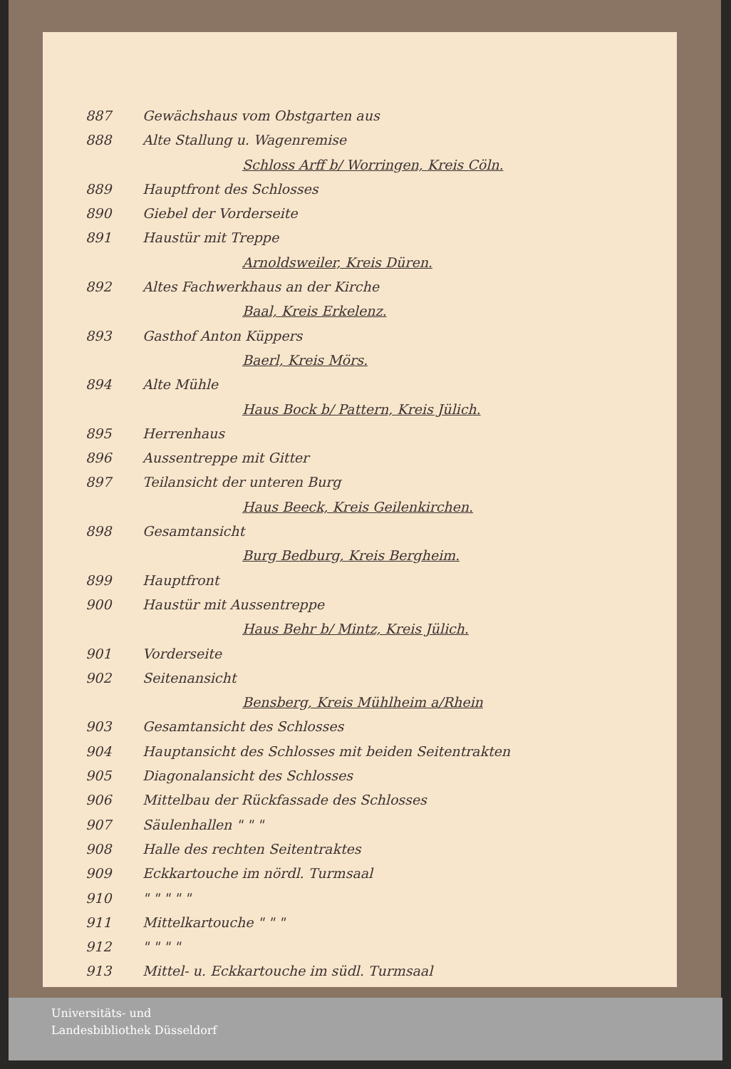887 Gewächshaus vom Obstgarten aus
888 Alte Stallung u. Wagenremise
Schloss Arff b/ Worringen, Kreis Cöln.
889 Hauptfront des Schlosses
890 Giebel der Vorderseite
891 Haustür mit Treppe
Arnoldsweiler, Kreis Düren.
892 Altes Fachwerkhaus an der Kirche
Baal, Kreis Erkelenz.
893 Gasthof Anton Küppers
Baerl, Kreis Mörs.
894 Alte Mühle
Haus Bock b/ Pattern, Kreis Jülich.
895 Herrenhaus
896 Aussentreppe mit Gitter
897 Teilansicht der unteren Burg
Haus Beeck, Kreis Geilenkirchen.
898 Gesamtansicht
Burg Bedburg, Kreis Bergheim.
899 Hauptfront
900 Haustür mit Aussentreppe
Haus Behr b/ Mintz, Kreis Jülich.
901 Vorderseite
902 Seitenansicht
Bensberg, Kreis Mühlheim a/Rhein
903 Gesamtansicht des Schlosses
904 Hauptansicht des Schlosses mit beiden Seitentrakten
905 Diagonalansicht des Schlosses
906 Mittelbau der Rückfassade des Schlosses
907 Säulenhallen " " "
908 Halle des rechten Seitentraktes
909 Eckkartouche im nördl. Turmsaal
910 " " " " "
911 Mittelkartouche " " "
912 " " " "
913 Mittel- u. Eckkartouche im südl. Turmsaal
Universitäts- und
Landesbibliothek Düsseldorf